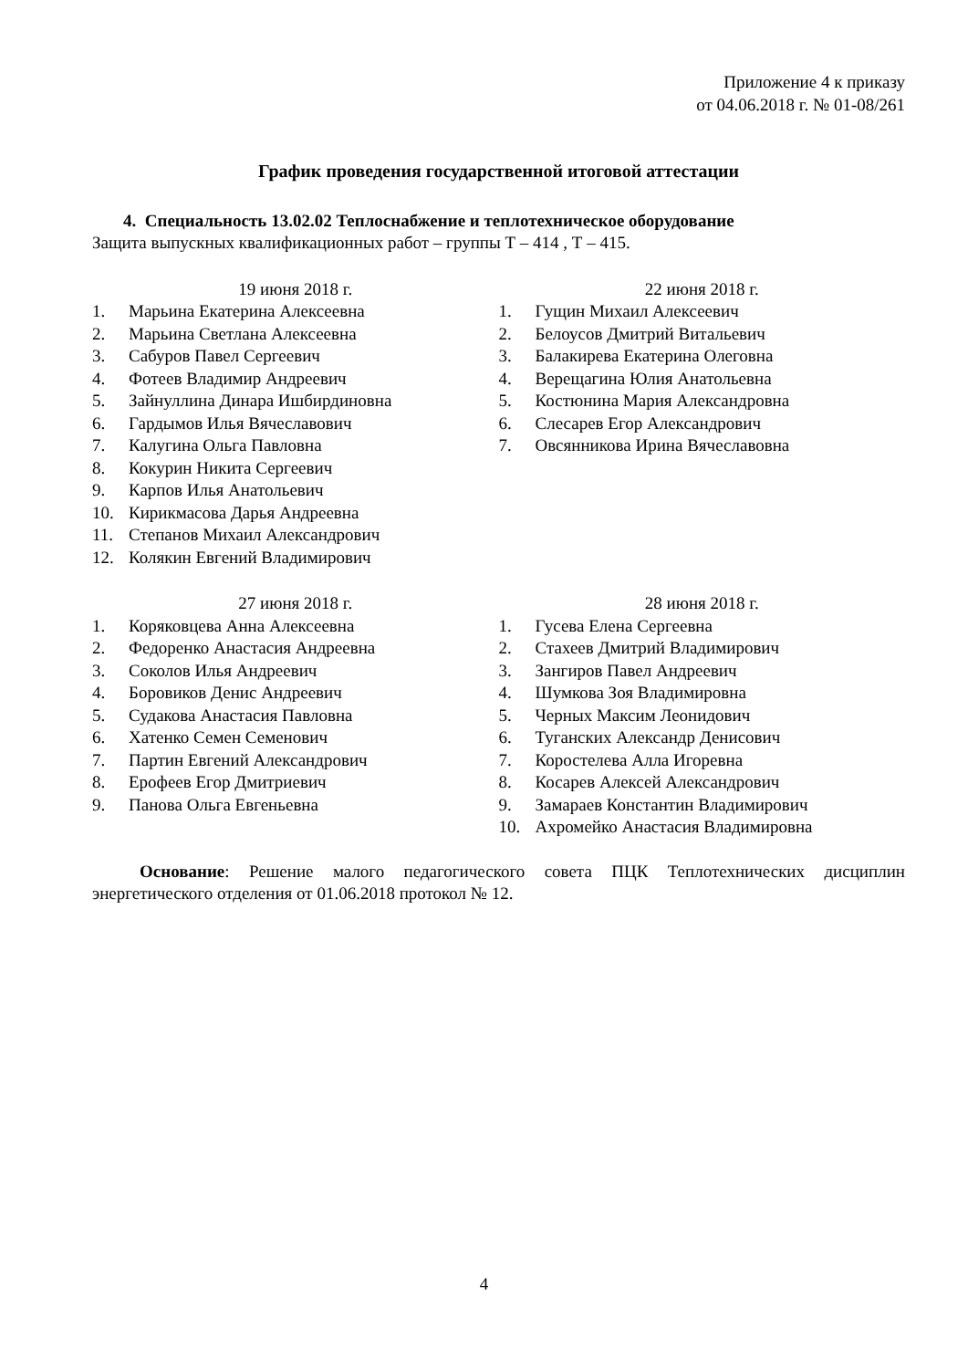Приложение 4 к приказу
от 04.06.2018 г. № 01-08/261
График проведения государственной итоговой аттестации
4. Специальность 13.02.02 Теплоснабжение и теплотехническое оборудование
Защита выпускных квалификационных работ – группы Т – 414 , Т – 415.
19 июня 2018 г.
1. Марьина Екатерина Алексеевна
2. Марьина Светлана Алексеевна
3. Сабуров Павел Сергеевич
4. Фотеев Владимир Андреевич
5. Зайнуллина Динара Ишбирдиновна
6. Гардымов Илья Вячеславович
7. Калугина Ольга Павловна
8. Кокурин Никита Сергеевич
9. Карпов Илья Анатольевич
10. Кирикмасова Дарья Андреевна
11. Степанов Михаил Александрович
12. Колякин Евгений Владимирович
22 июня 2018 г.
1. Гущин Михаил Алексеевич
2. Белоусов Дмитрий Витальевич
3. Балакирева Екатерина Олеговна
4. Верещагина Юлия Анатольевна
5. Костюнина Мария Александровна
6. Слесарев Егор Александрович
7. Овсянникова Ирина Вячеславовна
27 июня 2018 г.
1. Коряковцева Анна Алексеевна
2. Федоренко Анастасия Андреевна
3. Соколов Илья Андреевич
4. Боровиков Денис Андреевич
5. Судакова Анастасия Павловна
6. Хатенко Семен Семенович
7. Партин Евгений Александрович
8. Ерофеев Егор Дмитриевич
9. Панова Ольга Евгеньевна
28 июня 2018 г.
1. Гусева Елена Сергеевна
2. Стахеев Дмитрий Владимирович
3. Зангиров Павел Андреевич
4. Шумкова Зоя Владимировна
5. Черных Максим Леонидович
6. Туганских Александр Денисович
7. Коростелева Алла Игоревна
8. Косарев Алексей Александрович
9. Замараев Константин Владимирович
10. Ахромейко Анастасия Владимировна
Основание: Решение малого педагогического совета ПЦК Теплотехнических дисциплин энергетического отделения от 01.06.2018 протокол № 12.
4